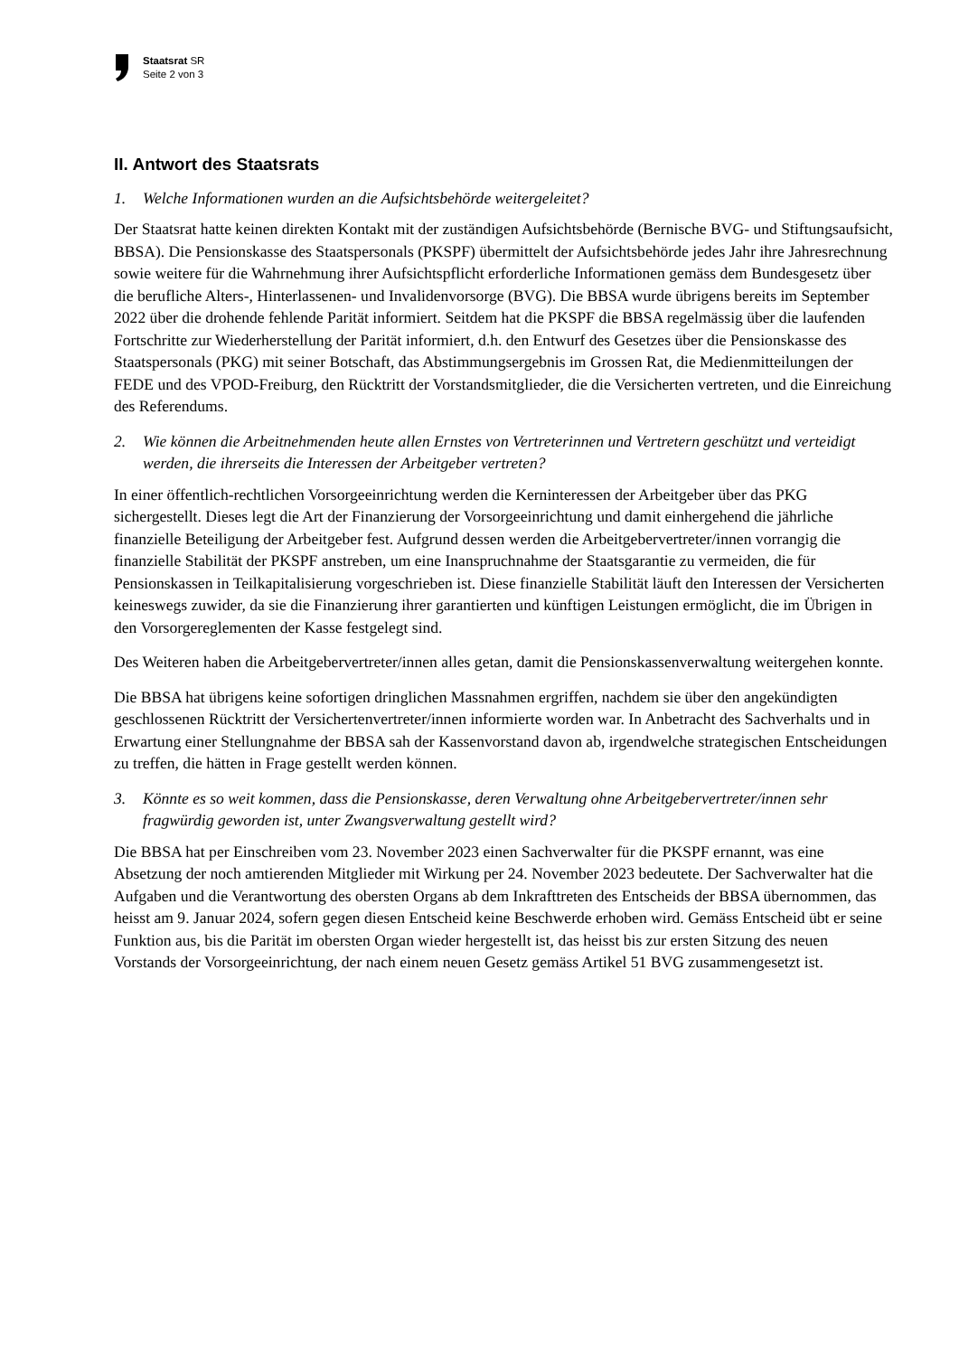Staatsrat SR
Seite 2 von 3
II. Antwort des Staatsrats
1. Welche Informationen wurden an die Aufsichtsbehörde weitergeleitet?
Der Staatsrat hatte keinen direkten Kontakt mit der zuständigen Aufsichtsbehörde (Bernische BVG- und Stiftungsaufsicht, BBSA). Die Pensionskasse des Staatspersonals (PKSPF) übermittelt der Aufsichtsbehörde jedes Jahr ihre Jahresrechnung sowie weitere für die Wahrnehmung ihrer Aufsichtspflicht erforderliche Informationen gemäss dem Bundesgesetz über die berufliche Alters-, Hinterlassenen- und Invalidenvorsorge (BVG). Die BBSA wurde übrigens bereits im September 2022 über die drohende fehlende Parität informiert. Seitdem hat die PKSPF die BBSA regelmässig über die laufenden Fortschritte zur Wiederherstellung der Parität informiert, d.h. den Entwurf des Gesetzes über die Pensionskasse des Staatspersonals (PKG) mit seiner Botschaft, das Abstimmungsergebnis im Grossen Rat, die Medienmitteilungen der FEDE und des VPOD-Freiburg, den Rücktritt der Vorstandsmitglieder, die die Versicherten vertreten, und die Einreichung des Referendums.
2. Wie können die Arbeitnehmenden heute allen Ernstes von Vertreterinnen und Vertretern geschützt und verteidigt werden, die ihrerseits die Interessen der Arbeitgeber vertreten?
In einer öffentlich-rechtlichen Vorsorgeeinrichtung werden die Kerninteressen der Arbeitgeber über das PKG sichergestellt. Dieses legt die Art der Finanzierung der Vorsorgeeinrichtung und damit einhergehend die jährliche finanzielle Beteiligung der Arbeitgeber fest. Aufgrund dessen werden die Arbeitgebervertreter/innen vorrangig die finanzielle Stabilität der PKSPF anstreben, um eine Inanspruchnahme der Staatsgarantie zu vermeiden, die für Pensionskassen in Teilkapitalisierung vorgeschrieben ist. Diese finanzielle Stabilität läuft den Interessen der Versicherten keineswegs zuwider, da sie die Finanzierung ihrer garantierten und künftigen Leistungen ermöglicht, die im Übrigen in den Vorsorgereglementen der Kasse festgelegt sind.
Des Weiteren haben die Arbeitgebervertreter/innen alles getan, damit die Pensionskassenverwaltung weitergehen konnte.
Die BBSA hat übrigens keine sofortigen dringlichen Massnahmen ergriffen, nachdem sie über den angekündigten geschlossenen Rücktritt der Versichertenvertreter/innen informierte worden war. In Anbetracht des Sachverhalts und in Erwartung einer Stellungnahme der BBSA sah der Kassenvorstand davon ab, irgendwelche strategischen Entscheidungen zu treffen, die hätten in Frage gestellt werden können.
3. Könnte es so weit kommen, dass die Pensionskasse, deren Verwaltung ohne Arbeitgebervertreter/innen sehr fragwürdig geworden ist, unter Zwangsverwaltung gestellt wird?
Die BBSA hat per Einschreiben vom 23. November 2023 einen Sachverwalter für die PKSPF ernannt, was eine Absetzung der noch amtierenden Mitglieder mit Wirkung per 24. November 2023 bedeutete. Der Sachverwalter hat die Aufgaben und die Verantwortung des obersten Organs ab dem Inkrafttreten des Entscheids der BBSA übernommen, das heisst am 9. Januar 2024, sofern gegen diesen Entscheid keine Beschwerde erhoben wird. Gemäss Entscheid übt er seine Funktion aus, bis die Parität im obersten Organ wieder hergestellt ist, das heisst bis zur ersten Sitzung des neuen Vorstands der Vorsorgeeinrichtung, der nach einem neuen Gesetz gemäss Artikel 51 BVG zusammengesetzt ist.